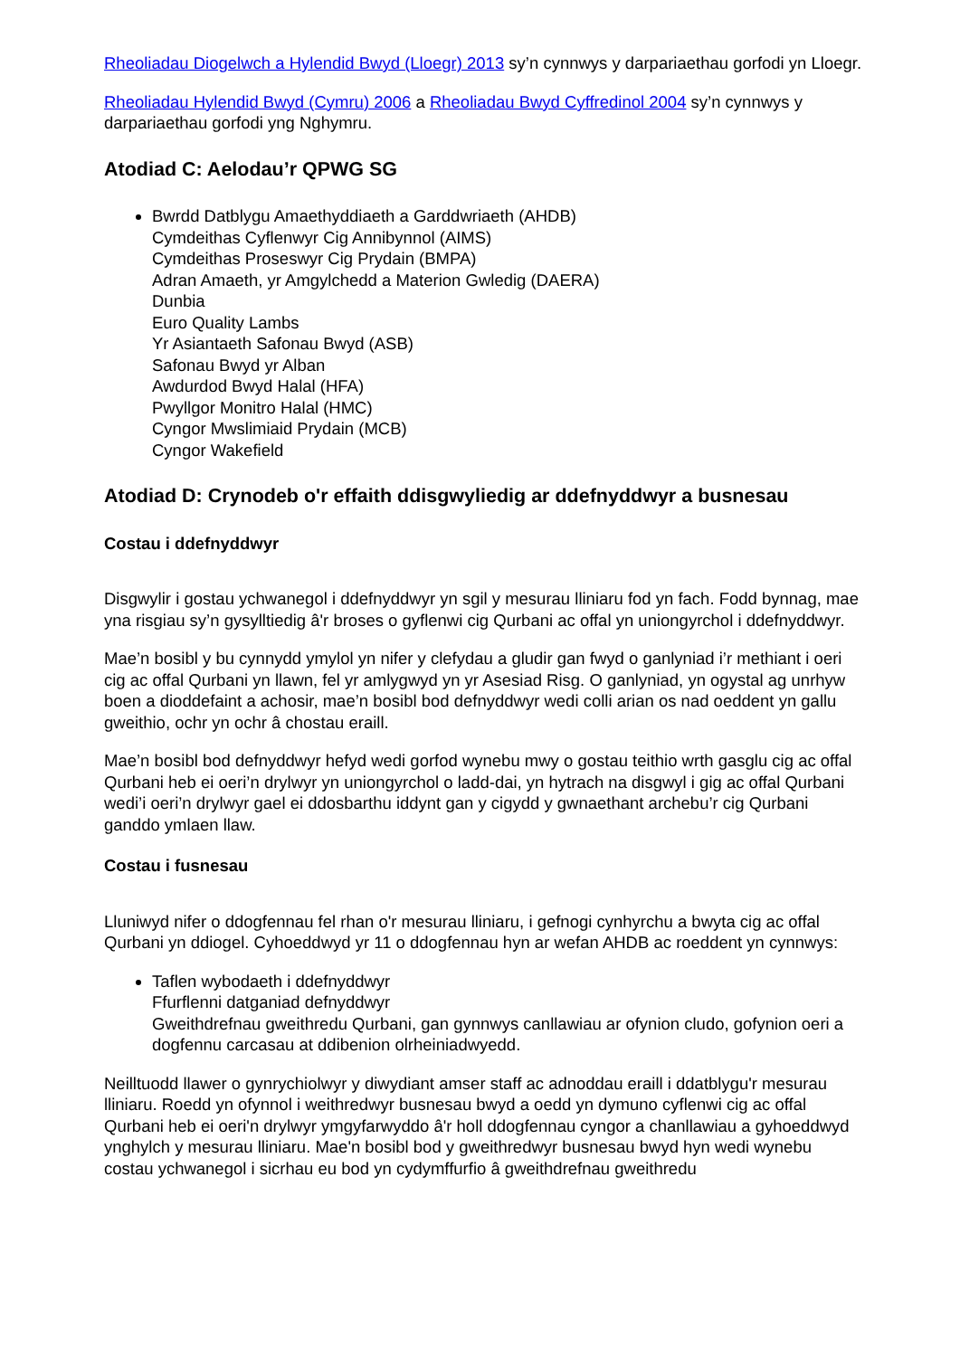Rheoliadau Diogelwch a Hylendid Bwyd (Lloegr) 2013 sy’n cynnwys y darpariaethau gorfodi yn Lloegr.
Rheoliadau Hylendid Bwyd (Cymru) 2006 a Rheoliadau Bwyd Cyffredinol 2004 sy’n cynnwys y darpariaethau gorfodi yng Nghymru.
Atodiad C: Aelodau’r QPWG SG
Bwrdd Datblygu Amaethyddiaeth a Garddwriaeth (AHDB)
Cymdeithas Cyflenwyr Cig Annibynnol (AIMS)
Cymdeithas Proseswyr Cig Prydain (BMPA)
Adran Amaeth, yr Amgylchedd a Materion Gwledig (DAERA)
Dunbia
Euro Quality Lambs
Yr Asiantaeth Safonau Bwyd (ASB)
Safonau Bwyd yr Alban
Awdurdod Bwyd Halal (HFA)
Pwyllgor Monitro Halal (HMC)
Cyngor Mwslimiaid Prydain (MCB)
Cyngor Wakefield
Atodiad D: Crynodeb o'r effaith ddisgwyliedig ar ddefnyddwyr a busnesau
Costau i ddefnyddwyr
Disgwylir i gostau ychwanegol i ddefnyddwyr yn sgil y mesurau lliniaru fod yn fach. Fodd bynnag, mae yna risgiau sy’n gysylltiedig â'r broses o gyflenwi cig Qurbani ac offal yn uniongyrchol i ddefnyddwyr.
Mae’n bosibl y bu cynnydd ymylol yn nifer y clefydau a gludir gan fwyd o ganlyniad i’r methiant i oeri cig ac offal Qurbani yn llawn, fel yr amlygwyd yn yr Asesiad Risg. O ganlyniad, yn ogystal ag unrhyw boen a dioddefaint a achosir, mae’n bosibl bod defnyddwyr wedi colli arian os nad oeddent yn gallu gweithio, ochr yn ochr â chostau eraill.
Mae’n bosibl bod defnyddwyr hefyd wedi gorfod wynebu mwy o gostau teithio wrth gasglu cig ac offal Qurbani heb ei oeri’n drylwyr yn uniongyrchol o ladd-dai, yn hytrach na disgwyl i gig ac offal Qurbani wedi’i oeri’n drylwyr gael ei ddosbarthu iddynt gan y cigydd y gwnaethant archebu’r cig Qurbani ganddo ymlaen llaw.
Costau i fusnesau
Lluniwyd nifer o ddogfennau fel rhan o'r mesurau lliniaru, i gefnogi cynhyrchu a bwyta cig ac offal Qurbani yn ddiogel. Cyhoeddwyd yr 11 o ddogfennau hyn ar wefan AHDB ac roeddent yn cynnwys:
Taflen wybodaeth i ddefnyddwyr
Ffurflenni datganiad defnyddwyr
Gweithdrefnau gweithredu Qurbani, gan gynnwys canllawiau ar ofynion cludo, gofynion oeri a dogfennu carcasau at ddibenion olrheiniadwyedd.
Neilltuodd llawer o gynrychiolwyr y diwydiant amser staff ac adnoddau eraill i ddatblygu'r mesurau lliniaru. Roedd yn ofynnol i weithredwyr busnesau bwyd a oedd yn dymuno cyflenwi cig ac offal Qurbani heb ei oeri'n drylwyr ymgyfarwyddo â'r holl ddogfennau cyngor a chanllawiau a gyhoeddwyd ynghylch y mesurau lliniaru. Mae'n bosibl bod y gweithredwyr busnesau bwyd hyn wedi wynebu costau ychwanegol i sicrhau eu bod yn cydymffurfio â gweithdrefnau gweithredu